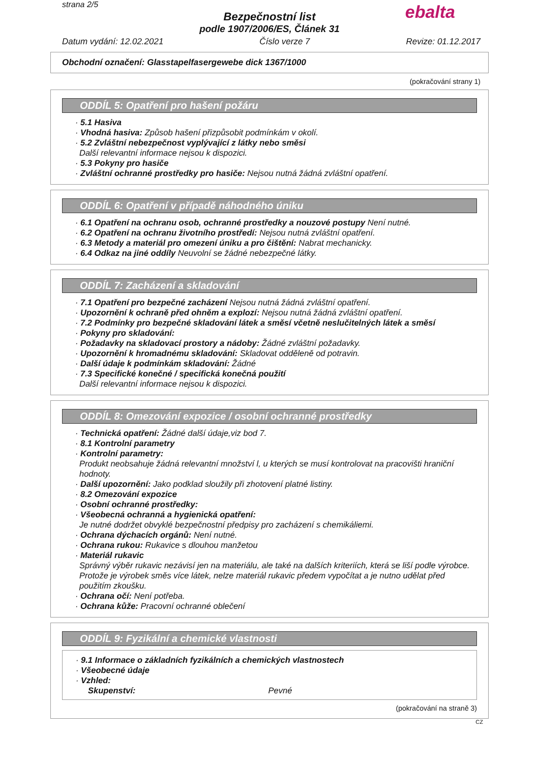strana 2/5
ebalta
Bezpečnostní list
podle 1907/2006/ES, Článek 31
Datum vydání: 12.02.2021 Číslo verze 7 Revize: 01.12.2017
Obchodní označení: Glasstapelfasergewebe dick 1367/1000
(pokračování strany 1)
ODDÍL 5: Opatření pro hašení požáru
· 5.1 Hasiva
· Vhodná hasiva: Způsob hašení přizpůsobit podmínkám v okolí.
· 5.2 Zvláštní nebezpečnost vyplývající z látky nebo směsi
Další relevantní informace nejsou k dispozici.
· 5.3 Pokyny pro hasiče
· Zvláštní ochranné prostředky pro hasiče: Nejsou nutná žádná zvláštní opatření.
ODDÍL 6: Opatření v případě náhodného úniku
· 6.1 Opatření na ochranu osob, ochranné prostředky a nouzové postupy Není nutné.
· 6.2 Opatření na ochranu životního prostředí: Nejsou nutná zvláštní opatření.
· 6.3 Metody a materiál pro omezení úniku a pro čištění: Nabrat mechanicky.
· 6.4 Odkaz na jiné oddíly Neuvolní se žádné nebezpečné látky.
ODDÍL 7: Zacházení a skladování
· 7.1 Opatření pro bezpečné zacházení Nejsou nutná žádná zvláštní opatření.
· Upozornění k ochraně před ohněm a explozí: Nejsou nutná žádná zvláštní opatření.
· 7.2 Podmínky pro bezpečné skladování látek a směsí včetně neslučitelných látek a směsí
· Pokyny pro skladování:
· Požadavky na skladovací prostory a nádoby: Žádné zvláštní požadavky.
· Upozornění k hromadnému skladování: Skladovat odděleně od potravin.
· Další údaje k podmínkám skladování: Žádné
· 7.3 Specifické konečné / specifická konečná použití
Další relevantní informace nejsou k dispozici.
ODDÍL 8: Omezování expozice / osobní ochranné prostředky
· Technická opatření: Žádné další údaje,viz bod 7.
· 8.1 Kontrolní parametry
· Kontrolní parametry:
Produkt neobsahuje žádná relevantní množství l, u kterých se musí kontrolovat na pracovišti hraniční hodnoty.
· Další upozornění: Jako podklad sloužily při zhotovení platné listiny.
· 8.2 Omezování expozice
· Osobní ochranné prostředky:
· Všeobecná ochranná a hygienická opatření:
Je nutné dodržet obvyklé bezpečnostní předpisy pro zacházení s chemikáliemi.
· Ochrana dýchacích orgánů: Není nutné.
· Ochrana rukou: Rukavice s dlouhou manžetou
· Materiál rukavic
Správný výběr rukavic nezávisí jen na materiálu, ale také na dalších kriteriích, která se liší podle výrobce. Protože je výrobek směs více látek, nelze materiál rukavic předem vypočítat a je nutno udělat před použitím zkoušku.
· Ochrana očí: Není potřeba.
· Ochrana kůže: Pracovní ochranné oblečení
ODDÍL 9: Fyzikální a chemické vlastnosti
· 9.1 Informace o základních fyzikálních a chemických vlastnostech
· Všeobecné údaje
· Vzhled:
Skupenství: Pevné
(pokračování na straně 3)
CZ